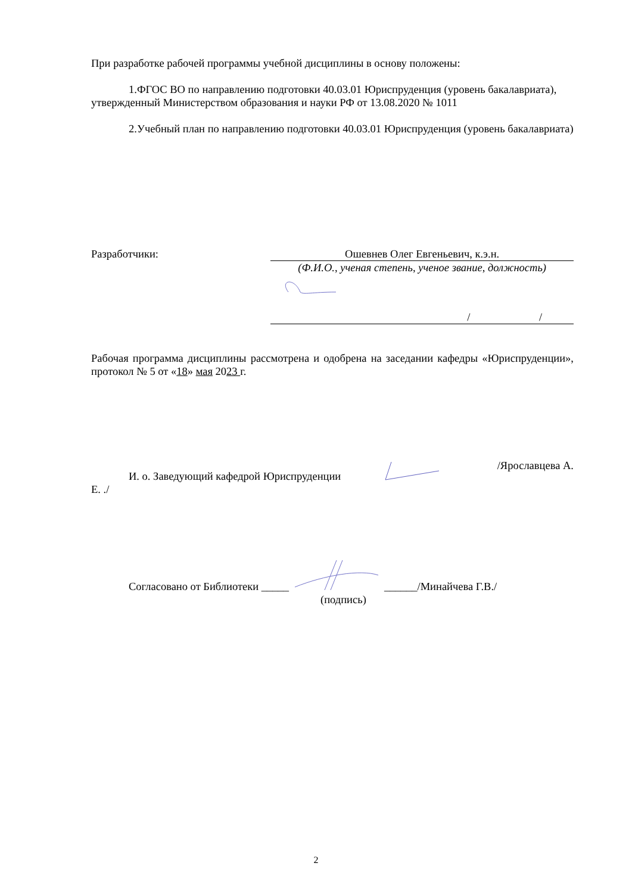При разработке рабочей программы учебной дисциплины в основу положены:
1.ФГОС ВО по направлению подготовки 40.03.01 Юриспруденция (уровень бакалавриата), утвержденный Министерством образования и науки РФ от 13.08.2020 № 1011
2.Учебный план по направлению подготовки 40.03.01 Юриспруденция (уровень бакалавриата)
Разработчики: Ошевнев Олег Евгеньевич, к.э.н.
(Ф.И.О., ученая степень, ученое звание, должность)
/ /
Рабочая программа дисциплины рассмотрена и одобрена на заседании кафедры «Юриспруденции», протокол № 5 от «18» мая 2023 г.
И. о. Заведующий кафедрой Юриспруденции /Ярославцева А.
Е. ./
Согласовано от Библиотеки ___________/Минайчева Г.В./
(подпись)
2